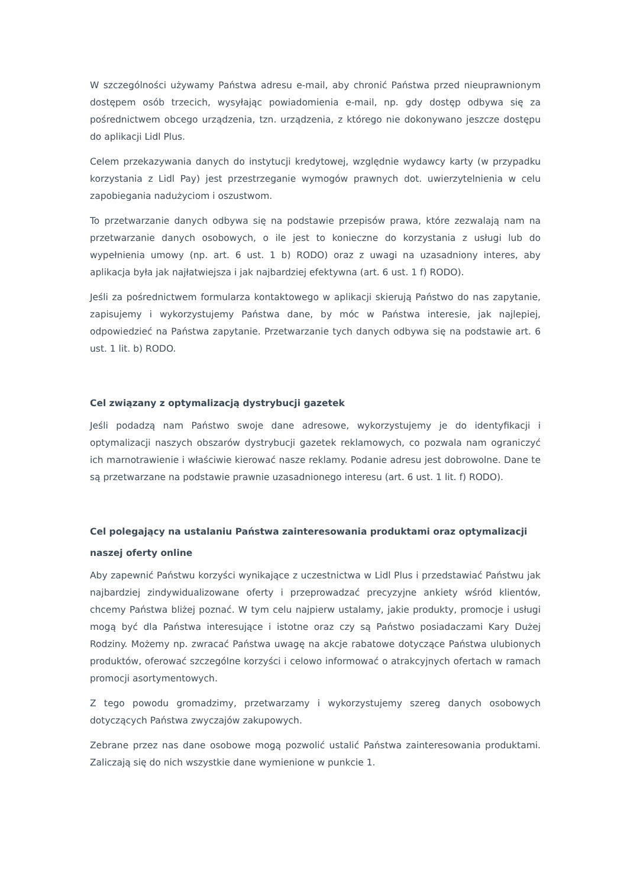W szczególności używamy Państwa adresu e-mail, aby chronić Państwa przed nieuprawnionym dostępem osób trzecich, wysyłając powiadomienia e-mail, np. gdy dostęp odbywa się za pośrednictwem obcego urządzenia, tzn. urządzenia, z którego nie dokonywano jeszcze dostępu do aplikacji Lidl Plus.
Celem przekazywania danych do instytucji kredytowej, względnie wydawcy karty (w przypadku korzystania z Lidl Pay) jest przestrzeganie wymogów prawnych dot. uwierzytelnienia w celu zapobiegania nadużyciom i oszustwom.
To przetwarzanie danych odbywa się na podstawie przepisów prawa, które zezwalają nam na przetwarzanie danych osobowych, o ile jest to konieczne do korzystania z usługi lub do wypełnienia umowy (np. art. 6 ust. 1 b) RODO) oraz z uwagi na uzasadniony interes, aby aplikacja była jak najłatwiejsza i jak najbardziej efektywna (art. 6 ust. 1 f) RODO).
Jeśli za pośrednictwem formularza kontaktowego w aplikacji skierują Państwo do nas zapytanie, zapisujemy i wykorzystujemy Państwa dane, by móc w Państwa interesie, jak najlepiej, odpowiedzieć na Państwa zapytanie. Przetwarzanie tych danych odbywa się na podstawie art. 6 ust. 1 lit. b) RODO.
Cel związany z optymalizacją dystrybucji gazetek
Jeśli podadzą nam Państwo swoje dane adresowe, wykorzystujemy je do identyfikacji i optymalizacji naszych obszarów dystrybucji gazetek reklamowych, co pozwala nam ograniczyć ich marnotrawienie i właściwie kierować nasze reklamy. Podanie adresu jest dobrowolne. Dane te są przetwarzane na podstawie prawnie uzasadnionego interesu (art. 6 ust. 1 lit. f) RODO).
Cel polegający na ustalaniu Państwa zainteresowania produktami oraz optymalizacji naszej oferty online
Aby zapewnić Państwu korzyści wynikające z uczestnictwa w Lidl Plus i przedstawiać Państwu jak najbardziej zindywidualizowane oferty i przeprowadzać precyzyjne ankiety wśród klientów, chcemy Państwa bliżej poznać. W tym celu najpierw ustalamy, jakie produkty, promocje i usługi mogą być dla Państwa interesujące i istotne oraz czy są Państwo posiadaczami Kary Dużej Rodziny. Możemy np. zwracać Państwa uwagę na akcje rabatowe dotyczące Państwa ulubionych produktów, oferować szczególne korzyści i celowo informować o atrakcyjnych ofertach w ramach promocji asortymentowych.
Z tego powodu gromadzimy, przetwarzamy i wykorzystujemy szereg danych osobowych dotyczących Państwa zwyczajów zakupowych.
Zebrane przez nas dane osobowe mogą pozwolić ustalić Państwa zainteresowania produktami. Zaliczają się do nich wszystkie dane wymienione w punkcie 1.